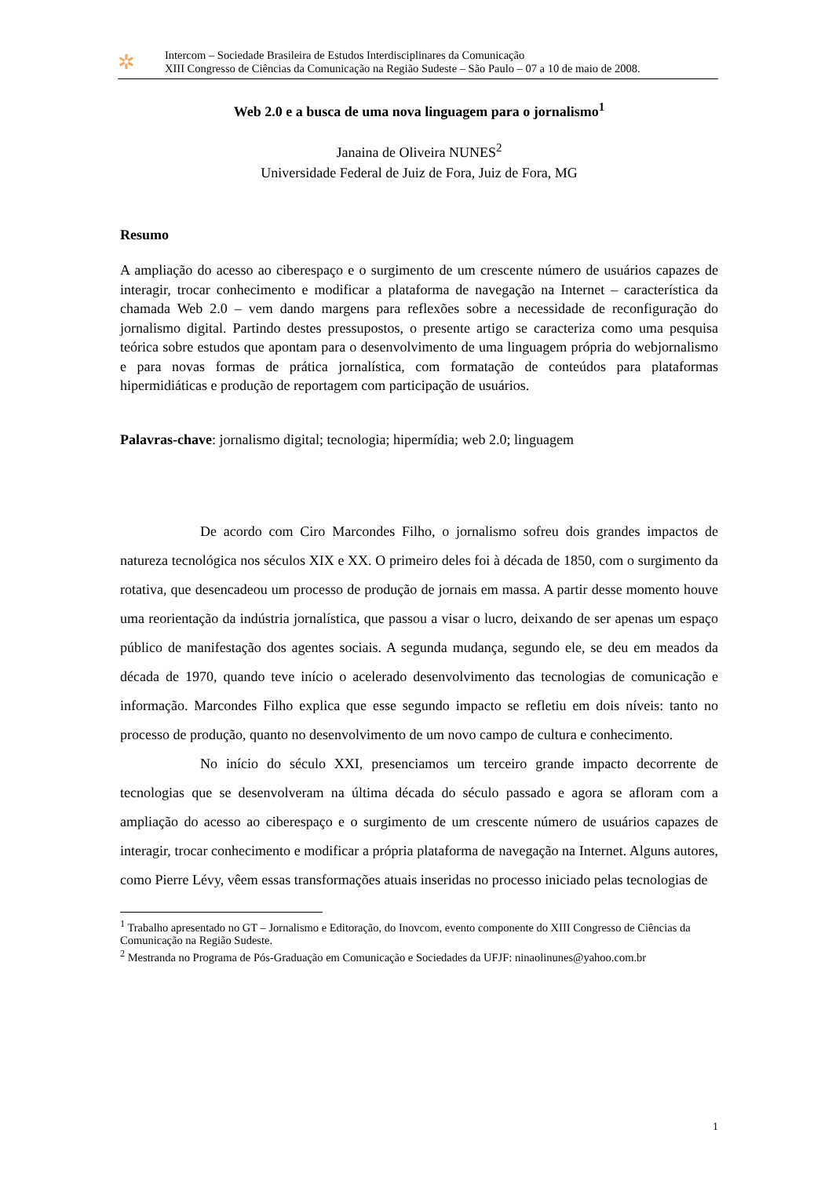✲
Intercom – Sociedade Brasileira de Estudos Interdisciplinares da Comunicação
XIII Congresso de Ciências da Comunicação na Região Sudeste – São Paulo – 07 a 10 de maio de 2008.
Web 2.0 e a busca de uma nova linguagem para o jornalismo<sup>1</sup>
Janaina de Oliveira NUNES<sup>2</sup>
Universidade Federal de Juiz de Fora, Juiz de Fora, MG
Resumo
A ampliação do acesso ao ciberespaço e o surgimento de um crescente número de usuários capazes de interagir, trocar conhecimento e modificar a plataforma de navegação na Internet – característica da chamada Web 2.0 – vem dando margens para reflexões sobre a necessidade de reconfiguração do jornalismo digital. Partindo destes pressupostos, o presente artigo se caracteriza como uma pesquisa teórica sobre estudos que apontam para o desenvolvimento de uma linguagem própria do webjornalismo e para novas formas de prática jornalística, com formatação de conteúdos para plataformas hipermidiáticas e produção de reportagem com participação de usuários.
Palavras-chave: jornalismo digital; tecnologia; hipermídia; web 2.0; linguagem
De acordo com Ciro Marcondes Filho, o jornalismo sofreu dois grandes impactos de natureza tecnológica nos séculos XIX e XX. O primeiro deles foi à década de 1850, com o surgimento da rotativa, que desencadeou um processo de produção de jornais em massa. A partir desse momento houve uma reorientação da indústria jornalística, que passou a visar o lucro, deixando de ser apenas um espaço público de manifestação dos agentes sociais. A segunda mudança, segundo ele, se deu em meados da década de 1970, quando teve início o acelerado desenvolvimento das tecnologias de comunicação e informação. Marcondes Filho explica que esse segundo impacto se refletiu em dois níveis: tanto no processo de produção, quanto no desenvolvimento de um novo campo de cultura e conhecimento.
No início do século XXI, presenciamos um terceiro grande impacto decorrente de tecnologias que se desenvolveram na última década do século passado e agora se afloram com a ampliação do acesso ao ciberespaço e o surgimento de um crescente número de usuários capazes de interagir, trocar conhecimento e modificar a própria plataforma de navegação na Internet. Alguns autores, como Pierre Lévy, vêem essas transformações atuais inseridas no processo iniciado pelas tecnologias de
<sup>1</sup> Trabalho apresentado no GT – Jornalismo e Editoração, do Inovcom, evento componente do XIII Congresso de Ciências da Comunicação na Região Sudeste.
<sup>2</sup> Mestranda no Programa de Pós-Graduação em Comunicação e Sociedades da UFJF: ninaolinunes@yahoo.com.br
1